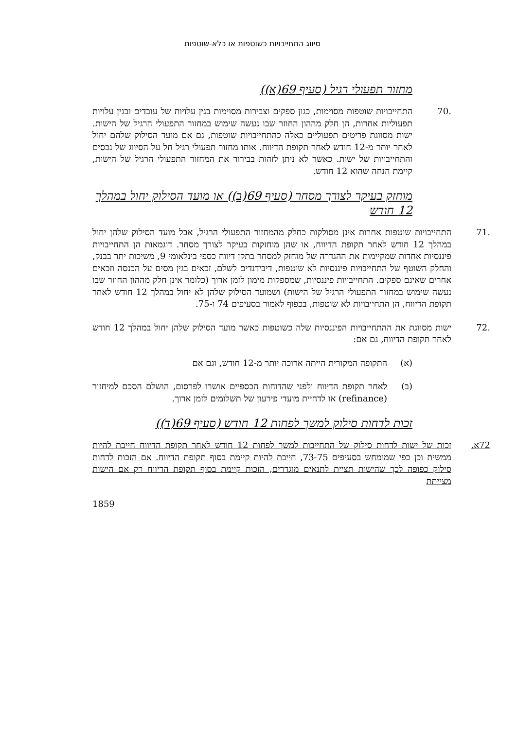סיווג התחייבויות כשוטפות או כלא-שוטפות
מחזור תפעולי רגיל (סעיף 69(א))
.70 התחייבויות שוטפות מסוימות, כגון ספקים וצבירות מסוימות בגין עלויות של עובדים ובגין עלויות תפעוליות אחרות, הן חלק מההון החוזר שבו נעשה שימוש במחזור התפעולי הרגיל של הישות. ישות מסווגת פריטים תפעוליים כאלה כהתחייבויות שוטפות, גם אם מועד הסילוק שלהם יחול לאחר יותר מ-12 חודש לאחר תקופת הדיווח. אותו מחזור תפעולי רגיל חל על הסיווג של נכסים והתחייבויות של ישות. כאשר לא ניתן לזהות בבירור את המחזור התפעולי הרגיל של הישות, קיימת הנחה שהוא 12 חודש.
מוחזק בעיקר לצורך מסחר (סעיף 69(ב)) או מועד הסילוק יחול במהלך 12 חודש
.71 התחייבויות שוטפות אחרות אינן מסולקות כחלק מהמחזור התפעולי הרגיל, אבל מועד הסילוק שלהן יחול במהלך 12 חודש לאחר תקופת הדיווח, או שהן מוחזקות בעיקר לצורך מסחר. דוגמאות הן התחייבויות פיננסיות אחדות שמקיימות את ההגדרה של מוחזק למסחר בתקן דיווח כספי בינלאומי 9, משיכות יתר בבנק, והחלק השוטף של התחייבויות פיננסיות לא שוטפות, דיבידנדים לשלם, זכאים בגין מסים על הכנסה וזכאים אחרים שאינם ספקים. התחייבויות פיננסיות, שמספקות מימון לזמן ארוך (כלומר אינן חלק מההון החוזר שבו נעשה שימוש במחזור התפעולי הרגיל של הישות) ושמועד הסילוק שלהן לא יחול במהלך 12 חודש לאחר תקופת הדיווח, הן התחייבויות לא שוטפות, בכפוף לאמור בסעיפים 74 ו-75.
.72 ישות מסווגת את ההתחייבויות הפיננסיות שלה כשוטפות כאשר מועד הסילוק שלהן יחול במהלך 12 חודש לאחר תקופת הדיווח, גם אם:
(א) התקופה המקורית הייתה ארוכה יותר מ-12 חודש, וגם אם
(ב) לאחר תקופת הדיווח ולפני שהדוחות הכספיים אושרו לפרסום, הושלם הסכם למיחזור (refinance) או לדחיית מועדי פירעון של תשלומים לזמן ארוך.
זכות לדחות סילוק למשך לפחות 12 חודש (סעיף 69(ד))
72א. זכות של ישות לדחות סילוק של התחייבות למשך לפחות 12 חודש לאחר תקופת הדיווח חייבת להיות ממשית וכן כפי שמומחש בסעיפים 73-75, חייבת להיות קיימת בסוף תקופת הדיווח. אם הזכות לדחות סילוק כפופה לכך שהישות תציית לתנאים מוגדרים, הזכות קיימת בסוף תקופת הדיווח רק אם הישות מצייתת
1859